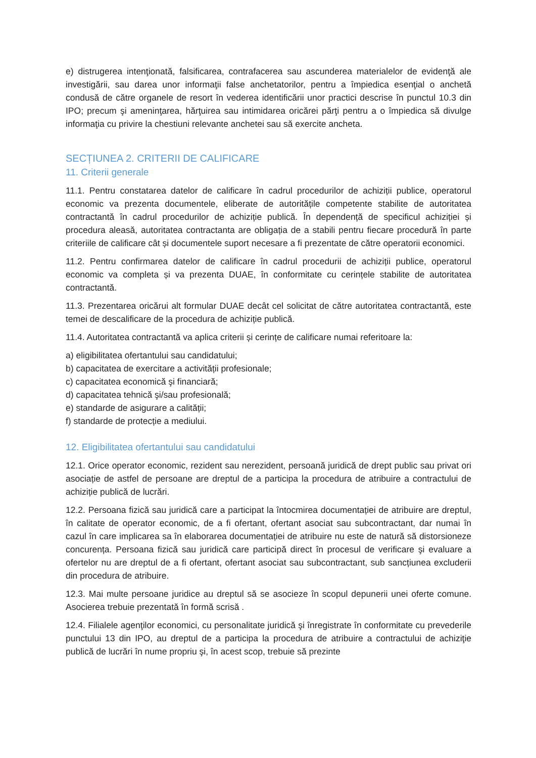e) distrugerea intenţionată, falsificarea, contrafacerea sau ascunderea materialelor de evidenţă ale investigării, sau darea unor informaţii false anchetatorilor, pentru a împiedica esenţial o anchetă condusă de către organele de resort în vederea identificării unor practici descrise în punctul 10.3 din IPO; precum şi ameninţarea, hărţuirea sau intimidarea oricărei părţi pentru a o împiedica să divulge informaţia cu privire la chestiuni relevante anchetei sau să exercite ancheta.
SECȚIUNEA 2. CRITERII DE CALIFICARE
11. Criterii generale
11.1. Pentru constatarea datelor de calificare în cadrul procedurilor de achiziții publice, operatorul economic va prezenta documentele, eliberate de autoritățile competente stabilite de autoritatea contractantă în cadrul procedurilor de achiziție publică. În dependență de specificul achiziției și procedura aleasă, autoritatea contractanta are obligația de a stabili pentru fiecare procedură în parte criteriile de calificare cât și documentele suport necesare a fi prezentate de către operatorii economici.
11.2. Pentru confirmarea datelor de calificare în cadrul procedurii de achiziții publice, operatorul economic va completa și va prezenta DUAE, în conformitate cu cerințele stabilite de autoritatea contractantă.
11.3. Prezentarea oricăruі alt formular DUAE decât cel solicitat de către autoritatea contractantă, este temei de descalificare de la procedura de achiziție publică.
11.4. Autoritatea contractantă va aplica criterii și cerințe de calificare numai referitoare la:
a) eligibilitatea ofertantului sau candidatului;
b) capacitatea de exercitare a activității profesionale;
c) capacitatea economică şi financiară;
d) capacitatea tehnică şi/sau profesională;
e) standarde de asigurare a calității;
f) standarde de protecție a mediului.
12. Eligibilitatea ofertantului sau candidatului
12.1. Orice operator economic, rezident sau nerezident, persoană juridică de drept public sau privat ori asociație de astfel de persoane are dreptul de a participa la procedura de atribuire a contractului de achiziție publică de lucrări.
12.2. Persoana fizică sau juridică care a participat la întocmirea documentației de atribuire are dreptul, în calitate de operator economic, de a fi ofertant, ofertant asociat sau subcontractant, dar numai în cazul în care implicarea sa în elaborarea documentației de atribuire nu este de natură să distorsioneze concurența. Persoana fizică sau juridică care participă direct în procesul de verificare şi evaluare a ofertelor nu are dreptul de a fi ofertant, ofertant asociat sau subcontractant, sub sancțiunea excluderii din procedura de atribuire.
12.3. Mai multe persoane juridice au dreptul să se asocieze în scopul depunerii unei oferte comune. Asocierea trebuie prezentată în formă scrisă .
12.4. Filialele agenţilor economici, cu personalitate juridică şi înregistrate în conformitate cu prevederile punctului 13 din IPO, au dreptul de a participa la procedura de atribuire a contractului de achiziţie publică de lucrări în nume propriu şi, în acest scop, trebuie să prezinte